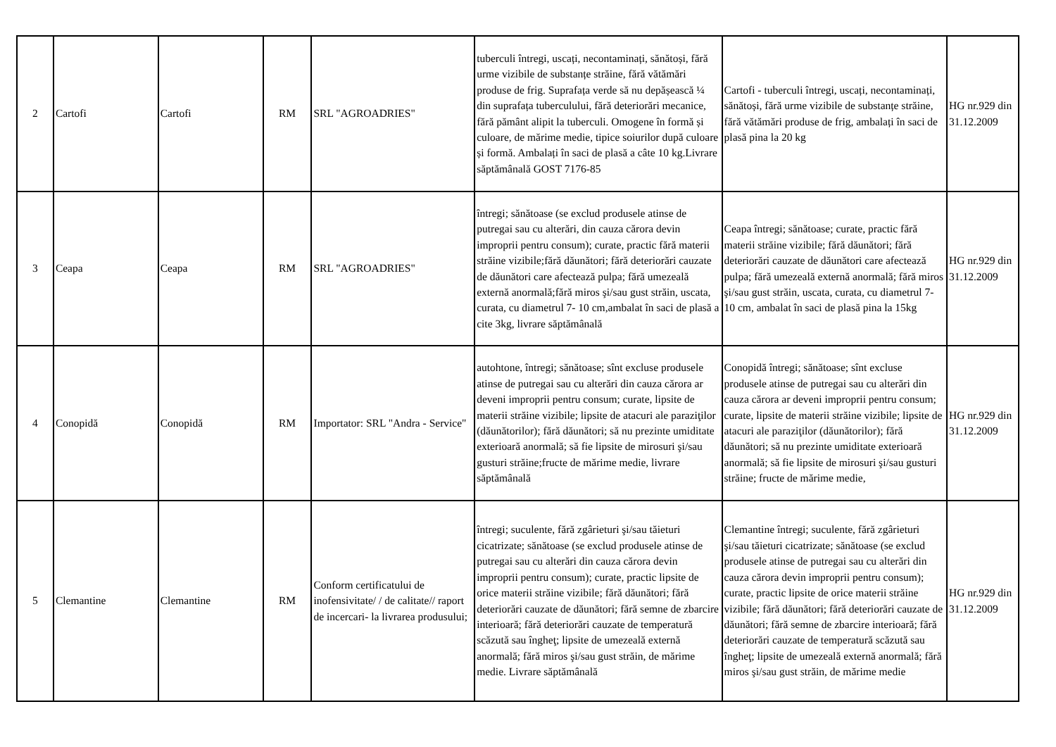| 2 | Cartofi | Cartofi | RM | SRL "AGROADRIES" | tuberculi întregi, uscați, necontaminați, sănătoși, fără urme vizibile de substanțe străine, fără vătămări produse de frig. Suprafața verde să nu depășească ¼ din suprafața tuberculului, fără deteriorări mecanice, fără pământ alipit la tuberculi. Omogene în formă și culoare, de mărime medie, tipice soiurilor după culoare și formă. Ambalați în saci de plasă a câte 10 kg.Livrare săptămânală GOST 7176-85 | Cartofi - tuberculi întregi, uscați, necontaminați, sănătoși, fără urme vizibile de substanțe străine, fără vătămări produse de frig, ambalați în saci de plasă pina la 20 kg | HG nr.929 din 31.12.2009 |
| 3 | Ceapa | Ceapa | RM | SRL "AGROADRIES" | întregi; sănătoase (se exclud produsele atinse de putregai sau cu alterări, din cauza cărora devin improprii pentru consum); curate, practic fără materii străine vizibile;fără dăunători; fără deteriorări cauzate de dăunători care afectează pulpa; fără umezeală externă anormală;fără miros şi/sau gust străin, uscata, curata, cu diametrul 7- 10 cm,ambalat în saci de plasă a cite 3kg, livrare săptămânală | Ceapa întregi; sănătoase; curate, practic fără materii străine vizibile; fără dăunători; fără deteriorări cauzate de dăunători care afectează pulpa; fără umezeală externă anormală; fără miros şi/sau gust străin, uscata, curata, cu diametrul 7- 10 cm, ambalat în saci de plasă pina la 15kg | HG nr.929 din 31.12.2009 |
| 4 | Conopidă | Conopidă | RM | Importator: SRL "Andra - Service" | autohtone, întregi; sănătoase; sînt excluse produsele atinse de putregai sau cu alterări din cauza cărora ar deveni improprii pentru consum; curate, lipsite de materii străine vizibile; lipsite de atacuri ale paraziţilor (dăunătorilor); fără dăunători; să nu prezinte umiditate exterioară anormală; să fie lipsite de mirosuri şi/sau gusturi străine;fructe de mărime medie, livrare săptămânală | Conopidă întregi; sănătoase; sînt excluse produsele atinse de putregai sau cu alterări din cauza cărora ar deveni improprii pentru consum; curate, lipsite de materii străine vizibile; lipsite de atacuri ale paraziţilor (dăunătorilor); fără dăunători; să nu prezinte umiditate exterioară anormală; să fie lipsite de mirosuri şi/sau gusturi străine; fructe de mărime medie, | HG nr.929 din 31.12.2009 |
| 5 | Clemantine | Clemantine | RM | Conform certificatului de inofensivitate/ / de calitate// raport de incercari- la livrarea produsului; | întregi; suculente, fără zgârieturi şi/sau tăieturi cicatrizate; sănătoase (se exclud produsele atinse de putregai sau cu alterări din cauza cărora devin improprii pentru consum); curate, practic lipsite de orice materii străine vizibile; fără dăunători; fără deteriorări cauzate de dăunători; fără semne de zbarcire interioară; fără deteriorări cauzate de temperatură scăzută sau îngheţ; lipsite de umezeală externă anormală; fără miros şi/sau gust străin, de mărime medie. Livrare săptămânală | Clemantine întregi; suculente, fără zgârieturi şi/sau tăieturi cicatrizate; sănătoase (se exclud produsele atinse de putregai sau cu alterări din cauza cărora devin improprii pentru consum); curate, practic lipsite de orice materii străine vizibile; fără dăunători; fără deteriorări cauzate de dăunători; fără semne de zbarcire interioară; fără deteriorări cauzate de temperatură scăzută sau îngheţ; lipsite de umezeală externă anormală; fără miros şi/sau gust străin, de mărime medie | HG nr.929 din 31.12.2009 |